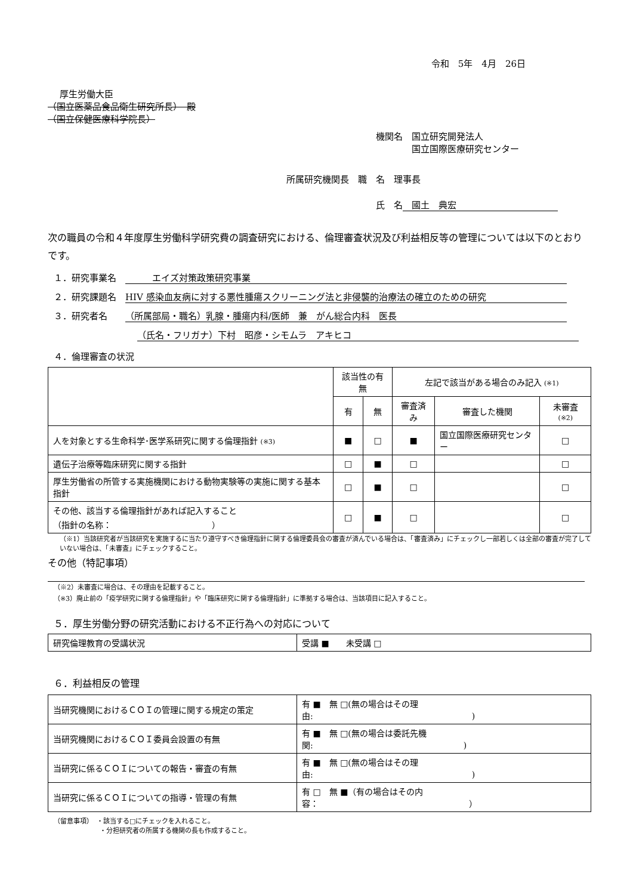令和　5年　4月　26日
厚生労働大臣
（国立医薬品食品衛生研究所長）　殿
（国立保健医療科学院長）
機関名　国立研究開発法人
　　　　国立国際医療研究センター
所属研究機関長　職　名　理事長
氏　名　國土　典宏
次の職員の令和４年度厚生労働科学研究費の調査研究における、倫理審査状況及び利益相反等の管理については以下のとおりです。
１．研究事業名　　　　エイズ対策政策研究事業
２．研究課題名　HIV 感染血友病に対する悪性腫瘍スクリーニング法と非侵襲的治療法の確立のための研究
３．研究者名　　（所属部局・職名）乳腺・腫瘍内科/医師　兼　がん総合内科　医長
（氏名・フリガナ）下村　昭彦・シモムラ　アキヒコ
４．倫理審査の状況
| | 該当性の有無 | | 左記で該当がある場合のみ記入 (※1) | | |
| --- | --- | --- | --- | --- | --- |
| | 有 | 無 | 審査済み | 審査した機関 | 未審査 (※2) |
| 人を対象とする生命科学･医学系研究に関する倫理指針 (※3) | ■ | □ | ■ | 国立国際医療研究センター | □ |
| 遺伝子治療等臨床研究に関する指針 | □ | ■ | □ | | □ |
| 厚生労働省の所管する実施機関における動物実験等の実施に関する基本指針 | □ | ■ | □ | | □ |
| その他、該当する倫理指針があれば記入すること （指針の名称： ） | □ | ■ | □ | | □ |
（※1）当該研究者が当該研究を実施するに当たり遵守すべき倫理指針に関する倫理委員会の審査が済んでいる場合は、「審査済み」にチェックし一部若しくは全部の審査が完了していない場合は、「未審査」にチェックすること。
その他（特記事項）
（※2）未審査に場合は、その理由を記載すること。
（※3）廃止前の「疫学研究に関する倫理指針」や「臨床研究に関する倫理指針」に準拠する場合は、当該項目に記入すること。
５．厚生労働分野の研究活動における不正行為への対応について
| 研究倫理教育の受講状況 | 受講 ■ 未受講 □ |
６．利益相反の管理
| 当研究機関におけるＣＯＩの管理に関する規定の策定 | 有 ■ 無 □(無の場合はその理由: ) |
| 当研究機関におけるＣＯＩ委員会設置の有無 | 有 ■ 無 □(無の場合は委託先機関: ) |
| 当研究に係るＣＯＩについての報告・審査の有無 | 有 ■ 無 □(無の場合はその理由: ) |
| 当研究に係るＣＯＩについての指導・管理の有無 | 有 □ 無 ■（有の場合はその内容： ） |
（留意事項）　・該当する□にチェックを入れること。
　　　　　　　・分担研究者の所属する機関の長も作成すること。